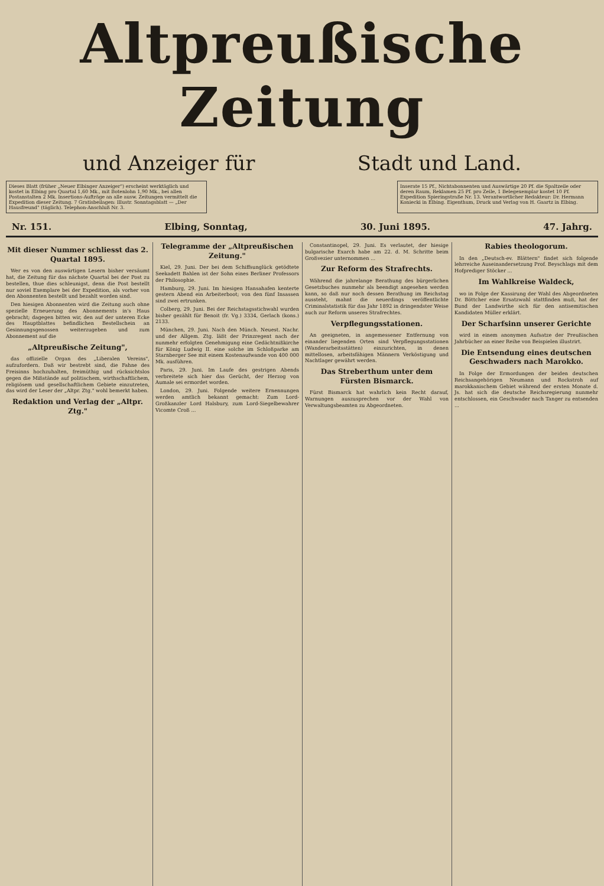Altpreußische Zeitung
und Anzeiger für Stadt und Land.
Dieses Blatt (früher „Neuer Elbinger Anzeiger") erscheint werktäglich und kostet in Elbing pro Quartal 1,60 Mk., mit Botenlohn 1,90 Mk., bei allen Postanstalten 2 Mk. Insertions-Aufträge an alle ausw. Zeitungen vermittelt die Expedition dieser Zeitung. 7 Gratisbeilagen: Illustr. Sonntagsblatt — „Der Hausfreund" (täglich). Telephon-Anschluß Nr. 3.
Inserate 15 Pf., Nichtabonnenten und Auswärtige 20 Pf. die Spaltzeile oder deren Raum, Reklamen 25 Pf. pro Zeile, 1 Belegexemplar kostet 10 Pf. Expedition Spieringstraße Nr. 13. Verantwortlicher Redakteur: Dr. Hermann Koniecki in Elbing. Eigenthum, Druck und Verlag von H. Gaartz in Elbing.
Nr. 151. Elbing, Sonntag, 30. Juni 1895. 47. Jahrg.
Mit dieser Nummer schliesst das 2. Quartal 1895.
Wer es von den auswärtigen Lesern bisher versäumt hat, die Zeitung für das nächste Quartal bei der Post zu bestellen, thue dies schleunigst, denn die Post bestellt nur soviel Exemplare bei der Expedition, als vorher von den Abonnenten bestellt und bezahlt worden sind.
Den hiesigen Abonnenten wird die Zeitung auch ohne spezielle Erneuerung des Abonnements in's Haus gebracht; dagegen bitten wir, den auf der unteren Ecke des Hauptblattes befindlichen Bestellschein an Gesinnungsgenossen weiterzugeben und zum Abonnement auf die
„Altpreußische Zeitung",
das offizielle Organ des „Liberalen Vereins", aufzufordern. Daß wir bestrebt sind, die Fahne des Freisinns hochzuhalten, freimüthig und rücksichtslos gegen die Mißstände auf politischem, wirthschaftlichem, religiösem und gesellschaftlichem Gebiete einzutreten, das wird der Leser der „Altpr. Ztg." wohl bemerkt haben.
Redaktion und Verlag der „Altpr. Ztg."
Telegramme der „Altpreußischen Zeitung."
Kiel, 29. Juni. Der bei dem Schiffsunglück getödtete Seekadett Bahlen ist der Sohn eines Berliner Professors der Philosophie.
Hamburg, 29. Juni. Im hiesigen Hansahafen kenterte gestern Abend ein Arbeiterboot; von den fünf Insassen sind zwei ertrunken.
Colberg, 29. Juni. Bei der Reichstagsstichwahl wurden bisher gezählt für Benoit (fr. Vg.) 3334, Gerlach (kons.) 2133.
München, 29. Juni. Nach den Münch. Neuest. Nachr. und der Allgem. Ztg. läßt der Prinzregent nach der nunmehr erfolgten Genehmigung eine Gedächtnißkirche für König Ludwig II. eine solche im Schloßparke am Starnberger See mit einem Kostenaufwande von 400 000 Mk. ausführen.
Paris, 29. Juni. Im Laufe des gestrigen Abends verbreitete sich hier das Gerücht, der Herzog von Aumale sei ermordet worden.
London, 29. Juni. Folgende weitere Ernennungen werden amtlich bekannt gemacht: Zum Lord-Großkanzler Lord Halsbury, zum Lord-Siegelbewahrer Vicomte Croß ...
Constantinopel, 29. Juni. Es verlautet, der hiesige bulgarische Exarch habe am 22. d. M. Schritte beim Großvezier unternommen ...
Zur Reform des Strafrechts.
Während die jahrelange Berathung des bürgerlichen Gesetzbuches nunmehr als beendigt angesehen werden kann, so daß nur noch dessen Berathung im Reichstag aussteht, mahnt die neuerdings veröffentlichte Criminalstatistik für das Jahr 1892 in dringendster Weise auch zur Reform unseres Strafrechtes.
Verpflegungsstationen.
An geeigneten, in angemessener Entfernung von einander liegenden Orten sind Verpflegungsstationen (Wanderarbeitsstätten) einzurichten, in denen mittellosen, arbeitsfähigen Männern Verköstigung und Nachtlager gewährt werden.
Das Streberthum unter dem Fürsten Bismarck.
Fürst Bismarck hat wahrlich kein Recht darauf, Warnungen auszusprechen vor der Wahl von Verwaltungsbeamten zu Abgeordneten.
Rabies theologorum.
In den „Deutsch-ev. Blättern" findet sich folgende lehrreiche Auseinandersetzung Prof. Beyschlags mit dem Hofprediger Stöcker ...
Im Wahlkreise Waldeck,
wo in Folge der Kassirung der Wahl des Abgeordneten Dr. Böttcher eine Ersatzwahl stattfinden muß, hat der Bund der Landwirthe sich für den antisemitischen Kandidaten Müller erklärt.
Der Scharfsinn unserer Gerichte
wird in einem anonymen Aufsatze der Preußischen Jahrbücher an einer Reihe von Beispielen illustrirt.
Die Entsendung eines deutschen Geschwaders nach Marokko.
In Folge der Ermordungen der beiden deutschen Reichsangehörigen Neumann und Rockstroh auf marokkanischem Gebiet während der ersten Monate d. Js. hat sich die deutsche Reichsregierung nunmehr entschlossen, ein Geschwader nach Tanger zu entsenden ...